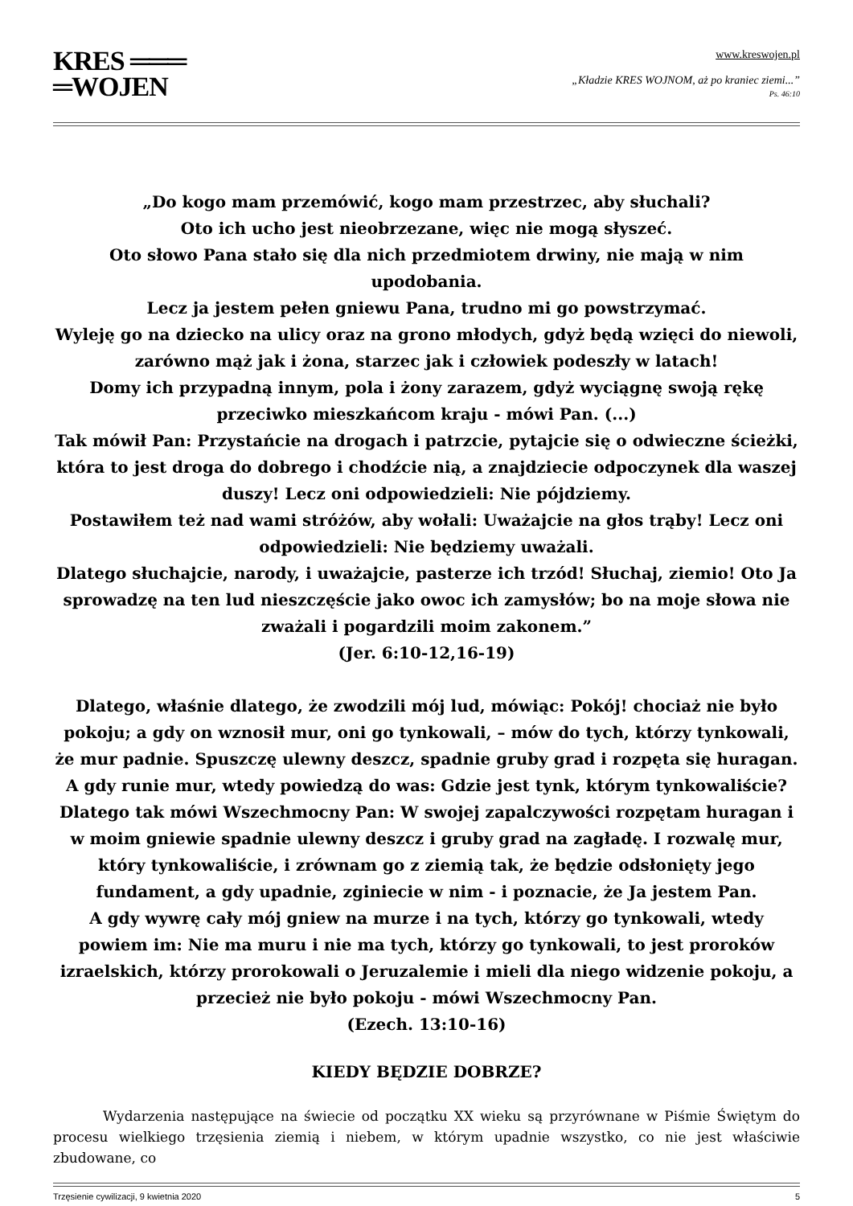KRES ═══
═WOJEN
www.kreswojen.pl
„Kładzie KRES WOJNOM, aż po kraniec ziemi...”
Ps. 46:10
„Do kogo mam przemówić, kogo mam przestrzec, aby słuchali?
Oto ich ucho jest nieobrzezane, więc nie mogą słyszeć.
Oto słowo Pana stało się dla nich przedmiotem drwiny, nie mają w nim upodobania.
Lecz ja jestem pełen gniewu Pana, trudno mi go powstrzymać.
Wyleję go na dziecko na ulicy oraz na grono młodych, gdyż będą wzięci do niewoli, zarówno mąż jak i żona, starzec jak i człowiek podeszły w latach!
Domy ich przypadną innym, pola i żony zarazem, gdyż wyciągnę swoją rękę przeciwko mieszkańcom kraju - mówi Pan. (...)
Tak mówił Pan: Przystańcie na drogach i patrzcie, pytajcie się o odwieczne ścieżki, która to jest droga do dobrego i chodźcie nią, a znajdziecie odpoczynek dla waszej duszy! Lecz oni odpowiedzieli: Nie pójdziemy.
Postawiłem też nad wami stróżów, aby wołali: Uważajcie na głos trąby! Lecz oni odpowiedzieli: Nie będziemy uważali.
Dlatego słuchajcie, narody, i uważajcie, pasterze ich trzód! Słuchaj, ziemio! Oto Ja sprowadzę na ten lud nieszczęście jako owoc ich zamysłów; bo na moje słowa nie zważali i pogardzili moim zakonem.”
(Jer. 6:10-12,16-19)
Dlatego, właśnie dlatego, że zwodzili mój lud, mówiąc: Pokój! chociaż nie było pokoju; a gdy on wznosił mur, oni go tynkowali, – mów do tych, którzy tynkowali, że mur padnie. Spuszczę ulewny deszcz, spadnie gruby grad i rozpęta się huragan. A gdy runie mur, wtedy powiedzą do was: Gdzie jest tynk, którym tynkowaliście?
Dlatego tak mówi Wszechmocny Pan: W swojej zapalczywości rozpętam huragan i w moim gniewie spadnie ulewny deszcz i gruby grad na zagładę. I rozwalę mur, który tynkowaliście, i zrównam go z ziemią tak, że będzie odsłonięty jego fundament, a gdy upadnie, zginiecie w nim - i poznacie, że Ja jestem Pan.
A gdy wywrę cały mój gniew na murze i na tych, którzy go tynkowali, wtedy powiem im: Nie ma muru i nie ma tych, którzy go tynkowali, to jest proroków izraelskich, którzy prorokowali o Jeruzalemie i mieli dla niego widzenie pokoju, a przecież nie było pokoju - mówi Wszechmocny Pan.
(Ezech. 13:10-16)
KIEDY BĘDZIE DOBRZE?
Wydarzenia następujące na świecie od początku XX wieku są przyrównane w Piśmie Świętym do procesu wielkiego trzęsienia ziemią i niebem, w którym upadnie wszystko, co nie jest właściwie zbudowane, co
Trzęsienie cywilizacji, 9 kwietnia 2020 5